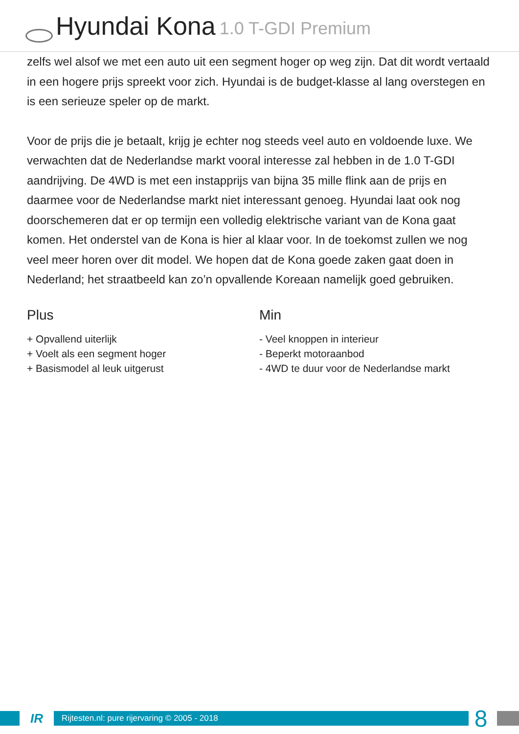Hyundai Kona 1.0 T-GDI Premium
zelfs wel alsof we met een auto uit een segment hoger op weg zijn. Dat dit wordt vertaald in een hogere prijs spreekt voor zich. Hyundai is de budget-klasse al lang overstegen en is een serieuze speler op de markt.
Voor de prijs die je betaalt, krijg je echter nog steeds veel auto en voldoende luxe. We verwachten dat de Nederlandse markt vooral interesse zal hebben in de 1.0 T-GDI aandrijving. De 4WD is met een instapprijs van bijna 35 mille flink aan de prijs en daarmee voor de Nederlandse markt niet interessant genoeg. Hyundai laat ook nog doorschemeren dat er op termijn een volledig elektrische variant van de Kona gaat komen. Het onderstel van de Kona is hier al klaar voor. In de toekomst zullen we nog veel meer horen over dit model. We hopen dat de Kona goede zaken gaat doen in Nederland; het straatbeeld kan zo’n opvallende Koreaan namelijk goed gebruiken.
Plus
+ Opvallend uiterlijk
+ Voelt als een segment hoger
+ Basismodel al leuk uitgerust
Min
- Veel knoppen in interieur
- Beperkt motoraanbod
- 4WD te duur voor de Nederlandse markt
IR
Rijtesten.nl: pure rijervaring © 2005 - 2018
8